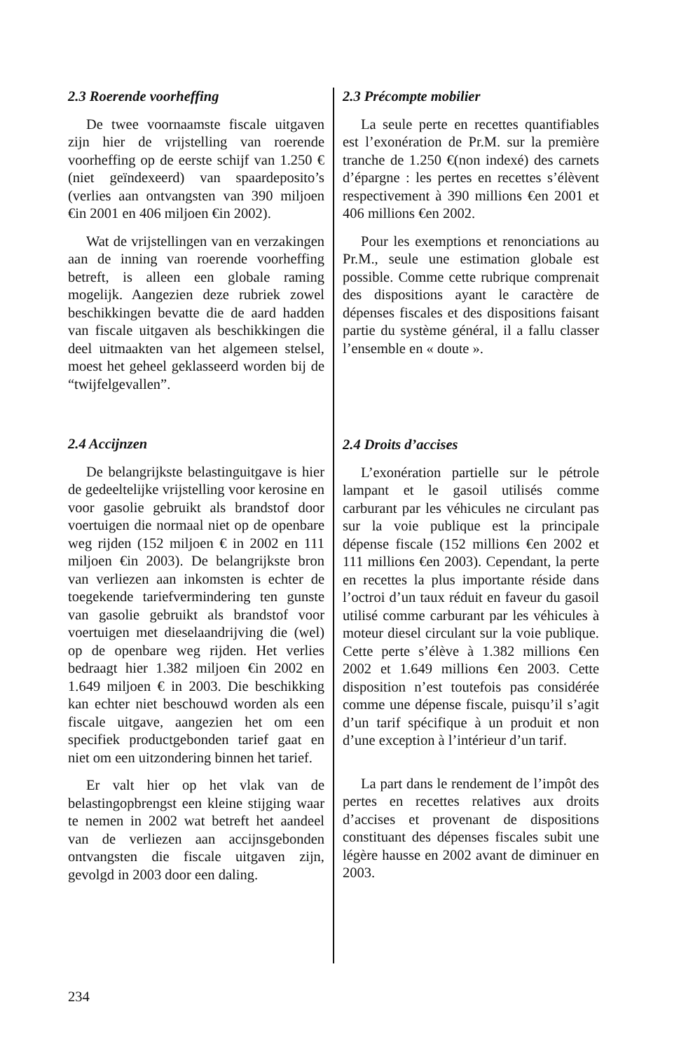2.3 Roerende voorheffing
De twee voornaamste fiscale uitgaven zijn hier de vrijstelling van roerende voorheffing op de eerste schijf van 1.250 €(niet geïndexeerd) van spaardeposito’s (verlies aan ontvangsten van 390 miljoen €in 2001 en 406 miljoen €in 2002).
Wat de vrijstellingen van en verzakingen aan de inning van roerende voorheffing betreft, is alleen een globale raming mogelijk. Aangezien deze rubriek zowel beschikkingen bevatte die de aard hadden van fiscale uitgaven als beschikkingen die deel uitmaakten van het algemeen stelsel, moest het geheel geklasseerd worden bij de “twijfelgevallen”.
2.4 Accijnzen
De belangrijkste belastinguitgave is hier de gedeeltelijke vrijstelling voor kerosine en voor gasolie gebruikt als brandstof door voertuigen die normaal niet op de openbare weg rijden (152 miljoen € in 2002 en 111 miljoen €in 2003). De belangrijkste bron van verliezen aan inkomsten is echter de toegekende tariefvermindering ten gunste van gasolie gebruikt als brandstof voor voertuigen met dieselaandrijving die (wel) op de openbare weg rijden. Het verlies bedraagt hier 1.382 miljoen €in 2002 en 1.649 miljoen € in 2003. Die beschikking kan echter niet beschouwd worden als een fiscale uitgave, aangezien het om een specifiek productgebonden tarief gaat en niet om een uitzondering binnen het tarief.
Er valt hier op het vlak van de belastingopbrengst een kleine stijging waar te nemen in 2002 wat betreft het aandeel van de verliezen aan accijnsgebonden ontvangsten die fiscale uitgaven zijn, gevolgd in 2003 door een daling.
2.3 Précompte mobilier
La seule perte en recettes quantifiables est l’exonération de Pr.M. sur la première tranche de 1.250 €(non indexé) des carnets d’épargne : les pertes en recettes s’élèvent respectivement à 390 millions €en 2001 et 406 millions €en 2002.
Pour les exemptions et renonciations au Pr.M., seule une estimation globale est possible. Comme cette rubrique comprenait des dispositions ayant le caractère de dépenses fiscales et des dispositions faisant partie du système général, il a fallu classer l’ensemble en « doute ».
2.4 Droits d’accises
L’exonération partielle sur le pétrole lampant et le gasoil utilisés comme carburant par les véhicules ne circulant pas sur la voie publique est la principale dépense fiscale (152 millions €en 2002 et 111 millions €en 2003). Cependant, la perte en recettes la plus importante réside dans l’octroi d’un taux réduit en faveur du gasoil utilisé comme carburant par les véhicules à moteur diesel circulant sur la voie publique. Cette perte s’élève à 1.382 millions €en 2002 et 1.649 millions €en 2003. Cette disposition n’est toutefois pas considérée comme une dépense fiscale, puisqu’il s’agit d’un tarif spécifique à un produit et non d’une exception à l’intérieur d’un tarif.
La part dans le rendement de l’impôt des pertes en recettes relatives aux droits d’accises et provenant de dispositions constituant des dépenses fiscales subit une légère hausse en 2002 avant de diminuer en 2003.
234